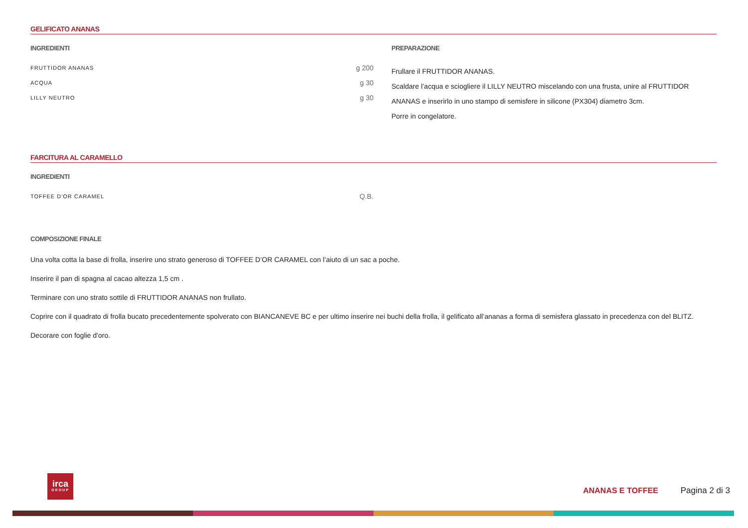GELIFICATO ANANAS
INGREDIENTI
| FRUTTIDOR ANANAS | g 200 |
| ACQUA | g 30 |
| LILLY NEUTRO | g 30 |
PREPARAZIONE
Frullare il FRUTTIDOR ANANAS.
Scaldare l’acqua e sciogliere il LILLY NEUTRO miscelando con una frusta, unire al FRUTTIDOR ANANAS e inserirlo in uno stampo di semisfere in silicone (PX304) diametro 3cm.
Porre in congelatore.
FARCITURA AL CARAMELLO
INGREDIENTI
| TOFFEE D'OR CARAMEL | Q.B. |
COMPOSIZIONE FINALE
Una volta cotta la base di frolla, inserire uno strato generoso di TOFFEE D’OR CARAMEL con l’aiuto di un sac a poche.
Inserire il pan di spagna al cacao altezza 1,5 cm .
Terminare con uno strato sottile di FRUTTIDOR ANANAS non frullato.
Coprire con il quadrato di frolla bucato precedentemente spolverato con BIANCANEVE BC e per ultimo inserire nei buchi della frolla, il gelificato all’ananas a forma di semisfera glassato in precedenza con del BLITZ.
Decorare con foglie d'oro.
irca
GROUP
ANANAS E TOFFEE Pagina 2 di 3